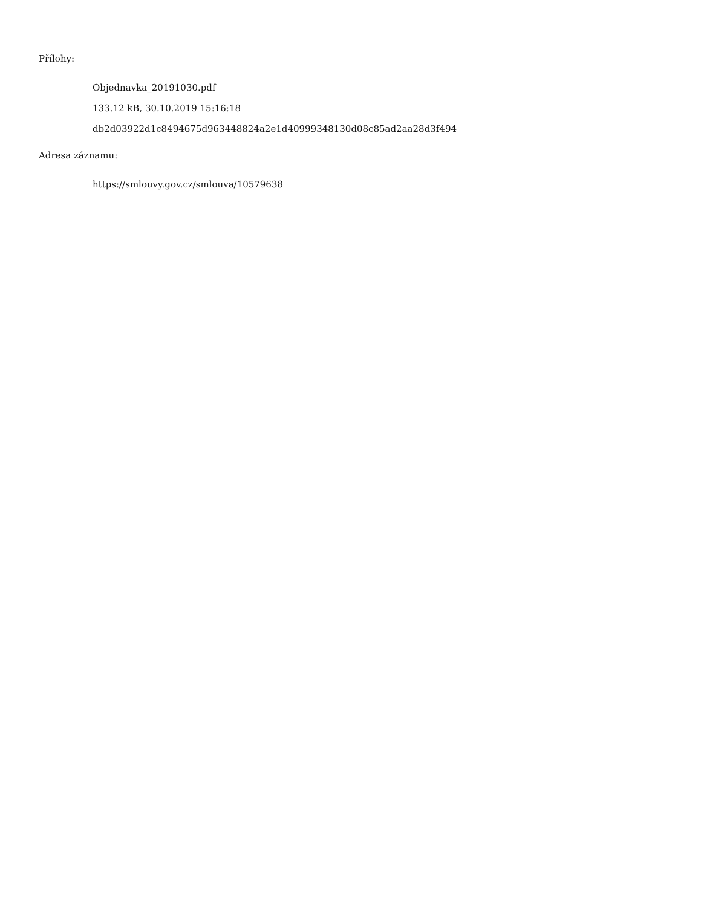Přílohy:
Objednavka_20191030.pdf
133.12 kB, 30.10.2019 15:16:18
db2d03922d1c8494675d963448824a2e1d40999348130d08c85ad2aa28d3f494
Adresa záznamu:
https://smlouvy.gov.cz/smlouva/10579638